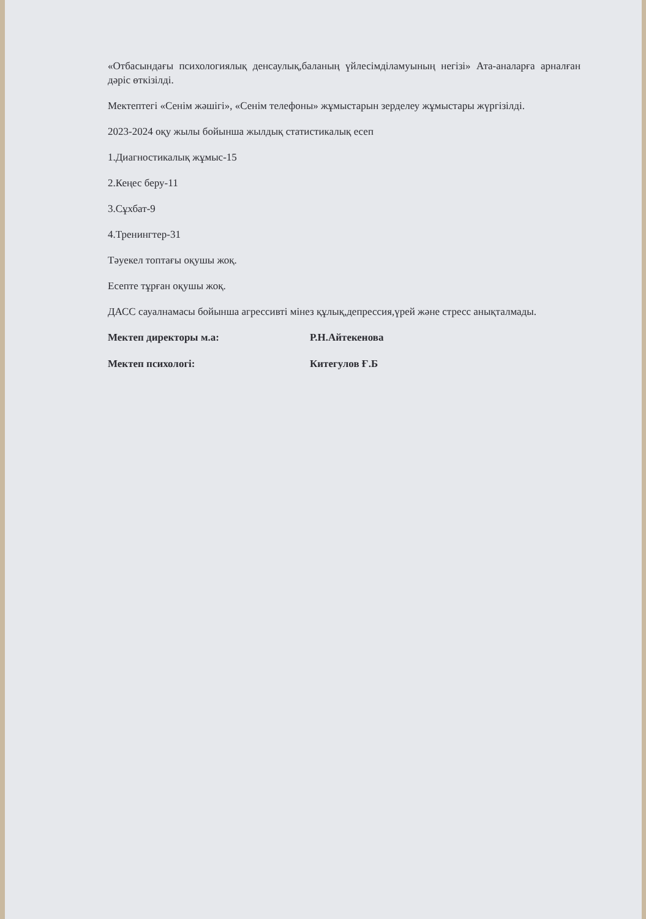«Отбасындағы психологиялық денсаулық,баланың үйлесімділамуының негізі» Ата-аналарға арналған дәріс өткізілді.
Мектептегі «Сенім жәшігі», «Сенім телефоны» жұмыстарын зерделеу жұмыстары жүргізілді.
2023-2024 оқу жылы бойынша жылдық статистикалық есеп
1.Диагностикалық жұмыс-15
2.Кеңес беру-11
3.Сұхбат-9
4.Тренингтер-31
Тәуекел топтағы оқушы жоқ.
Есепте тұрған оқушы жоқ.
ДАСС сауалнамасы бойынша агрессивті мінез құлық,депрессия,үрей және стресс анықталмады.
Мектеп директоры м.а: Р.Н.Айтекенова
Мектеп психологі: Китегулов Ғ.Б